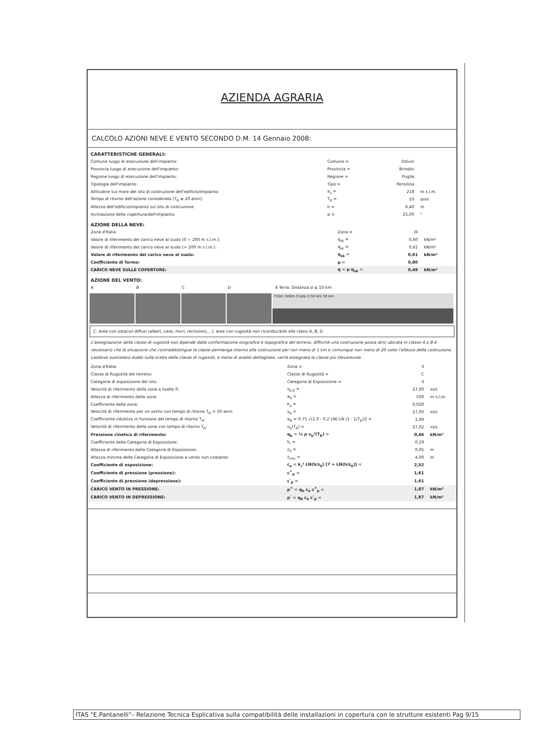AZIENDA AGRARIA
CALCOLO AZIONI NEVE E VENTO SECONDO D.M. 14 Gennaio 2008:
CARATTERISTICHE GENERALI:
| Comune luogo di esecuzione dell'impianto: | Comune = | Ostuni | |
| Provincia luogo di esecuzione dell'impianto: | Provincia = | Brindisi | |
| Regione luogo di esecuzione dell'impianto: | Regione = | Puglia | |
| Tipologia dell'impianto: | Tipo = | Pensilina | |
| Altitudine sul mare del sito di costruzione dell'edificio/impianto: | a<sub>s</sub> = | 218 | m s.l.m. |
| Tempo di ritorno dell'azione considerata (T<sub>R</sub> ≥ 20 anni): | T<sub>R</sub> = | 50 | anni |
| Altezza dell'edificio/impianto sul sito di costruzione | h = | 6,40 | m |
| Inclinazione della copertura/dell'impianto: | α = | 25,00 | ° |
AZIONE DELLA NEVE:
| Zona d'Italia | Zona = | III | |
| Valore di riferimento del carico neve al suolo (0 ÷ 200 m s.l.m.): | q<sub>sk</sub> = | 0,60 | kN/m² |
| Valore di riferimento del carico neve al suolo (> 200 m s.l.m.): | q<sub>sk</sub> = | 0,61 | kN/m² |
| Valore di riferimento del carico neve al suolo: | q<sub>sk</sub> = | 0,61 | kN/m² |
| Coefficiente di forma: | μ = | 0,80 | |
| CARICO NEVE SULLE COPERTURE: | q = μ q<sub>sk</sub> = | 0,49 | kN/m² |
AZIONE DEL VENTO:
| A | B | C | D | 4 Terra: Distanza d ≤ 10 km |
750m 500m Costa 0,50 km 30 km
C. Aree con ostacoli diffusi (alberi, case, muri, recinzioni,...); aree con rugosità non riconducibile alle classi A, B, D
L'assegnazione della classe di rugosità non dipende dalla conformazione orografica e topografica del terreno. Affinchè una costruzione possa dirsi ubicata in classe A o B è necessario che la situazione che contraddistingue la classe permanga intorno alla costruzione per non meno di 1 km e comunque non meno di 20 volte l'altezza della costruzione. Laddove sussistano dubbi sulla scelta della classe di rugosità, a meno di analisi dettagliate, verrà assegnata la classe più sfavorevole.
| Zona d'Italia: | Zona = | 3 | |
| Classe di Rugosità del terreno: | Classe di Rugosità = | C | |
| Categoria di esposizione del sito: | Categoria di Esposizione = | II | |
| Velocità di riferimento della zona a livello 0: | v<sub>b,0</sub> = | 27,00 | m/s |
| Altezza di riferimento della zona: | a<sub>0</sub> = | 500 | m s.l.m. |
| Coefficiente della zona: | k<sub>a</sub> = | 0,020 | |
| Velocità di riferimento per un vento con tempo di ritorno T<sub>R</sub> = 50 anni: | v<sub>b</sub> = | 27,00 | m/s |
| Coefficiente riduttivo in funzione del tempo di ritorno T<sub>R</sub>: | α<sub>R</sub> = 0.75 √(1.0 - 0.2 LN[-LN (1 - 1/T<sub>R</sub>)]) = | 1,00 | |
| Velocità di riferimento della zona con tempo di ritorno T<sub>R</sub>: | v<sub>b</sub>(T<sub>R</sub>) = | 27,02 | m/s |
| Pressione cinetica di riferimento: | q<sub>b</sub> = ½ ρ v<sub>b</sub>²(T<sub>R</sub>) = | 0,46 | kN/m² |
| Coefficiente della Categoria di Esposizione: | k<sub>r</sub> = | 0,19 | |
| Altezza di riferimento della Categoria di Esposizione: | z<sub>0</sub> = | 0,05 | m |
| Altezza minima della Categoria di Esposizione a vento non costante: | z<sub>min</sub> = | 4,00 | m |
| Coefficiente di esposizione: | c<sub>e</sub> = k<sub>r</sub>² LN(h/z<sub>0</sub>) [7 + LN(h/z<sub>0</sub>)] = | 2,52 | |
| Coefficiente di pressione (pressione): | c<sup>+</sup><sub>p</sub> = | 1,61 | |
| Coefficiente di pressione (depressione): | c<sup>-</sup><sub>p</sub> = | 1,61 | |
| CARICO VENTO IN PRESSIONE: | p<sup>+</sup> = q<sub>b</sub> c<sub>e</sub> c<sup>+</sup><sub>p</sub> = | 1,87 | kN/m² |
| CARICO VENTO IN DEPRESSIONE: | p<sup>-</sup> = q<sub>b</sub> c<sub>e</sub> c<sup>-</sup><sub>p</sub> = | 1,87 | kN/m² |
ITAS "E.Pantanelli"– Relazione Tecnica Esplicativa sulla compatibilità delle installazioni in copertura con le strutture esistenti Pag 9/15